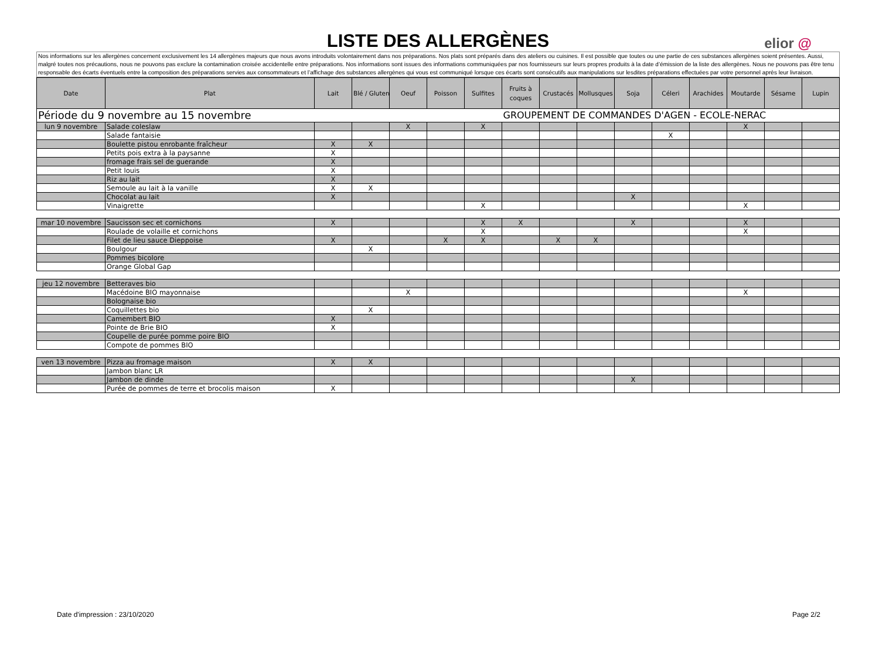LISTE DES ALLERGÈNES
elior @
Nos informations sur les allergènes concernent exclusivement les 14 allergènes majeurs que nous avons introduits volontairement dans nos préparations. Nos plats sont préparés dans des ateliers ou cuisines. Il est possible que toutes ou une partie de ces substances allergènes soient présentes. Aussi, malgré toutes nos précautions, nous ne pouvons pas exclure la contamination croisée accidentelle entre préparations. Nos informations sont issues des informations communiquées par nos fournisseurs sur leurs propres produits à la date d’émission de la liste des allergènes. Nous ne pouvons pas être tenu responsable des écarts éventuels entre la composition des préparations servies aux consommateurs et l’affichage des substances allergènes qui vous est communiqué lorsque ces écarts sont consécutifs aux manipulations sur lesdites préparations effectuées par votre personnel après leur livraison.
| Date | Plat | Lait | Blé / Gluten | Oeuf | Poisson | Sulfites | Fruits à coques | Crustacés | Mollusques | Soja | Céleri | Arachides | Moutarde | Sésame | Lupin |
| --- | --- | --- | --- | --- | --- | --- | --- | --- | --- | --- | --- | --- | --- | --- | --- |
| Période du 9 novembre au 15 novembre | | | | | | | GROUPEMENT DE COMMANDES D'AGEN - ECOLE-NERAC | | | | | | | | |
| lun 9 novembre | Salade coleslaw | | | X | | X | | | | | | | X | | |
| | Salade fantaisie | | | | | | | | | | X | | | | |
| | Boulette pistou enrobante fraîcheur | X | X | | | | | | | | | | | | |
| | Petits pois extra à la paysanne | X | | | | | | | | | | | | | |
| | fromage frais sel de guerande | X | | | | | | | | | | | | | |
| | Petit louis | X | | | | | | | | | | | | | |
| | Riz au lait | X | | | | | | | | | | | | | |
| | Semoule au lait à la vanille | X | X | | | | | | | | | | | | |
| | Chocolat au lait | X | | | | | | | | X | | | | | |
| | Vinaigrette | | | | | X | | | | | | | X | | |
| mar 10 novembre | Saucisson sec et cornichons | X | | | | X | X | | | X | | | X | | |
| | Roulade de volaille et cornichons | | | | | X | | | | | | | X | | |
| | Filet de lieu sauce Dieppoise | X | | | X | X | | X | X | | | | | | |
| | Boulgour | | X | | | | | | | | | | | | |
| | Pommes bicolore | | | | | | | | | | | | | | |
| | Orange Global Gap | | | | | | | | | | | | | | |
| jeu 12 novembre | Betteraves bio | | | | | | | | | | | | | | |
| | Macédoine BIO mayonnaise | | | X | | | | | | | | | X | | |
| | Bolognaise bio | | | | | | | | | | | | | | |
| | Coquillettes bio | | X | | | | | | | | | | | | |
| | Camembert BIO | X | | | | | | | | | | | | | |
| | Pointe de Brie BIO | X | | | | | | | | | | | | | |
| | Coupelle de purée pomme poire BIO | | | | | | | | | | | | | | |
| | Compote de pommes BIO | | | | | | | | | | | | | | |
| ven 13 novembre | Pizza au fromage maison | X | X | | | | | | | | | | | | |
| | Jambon blanc LR | | | | | | | | | | | | | | |
| | Jambon de dinde | | | | | | | | | X | | | | | |
| | Purée de pommes de terre et brocolis maison | X | | | | | | | | | | | | | |
Date d'impression : 23/10/2020 Page 2/2